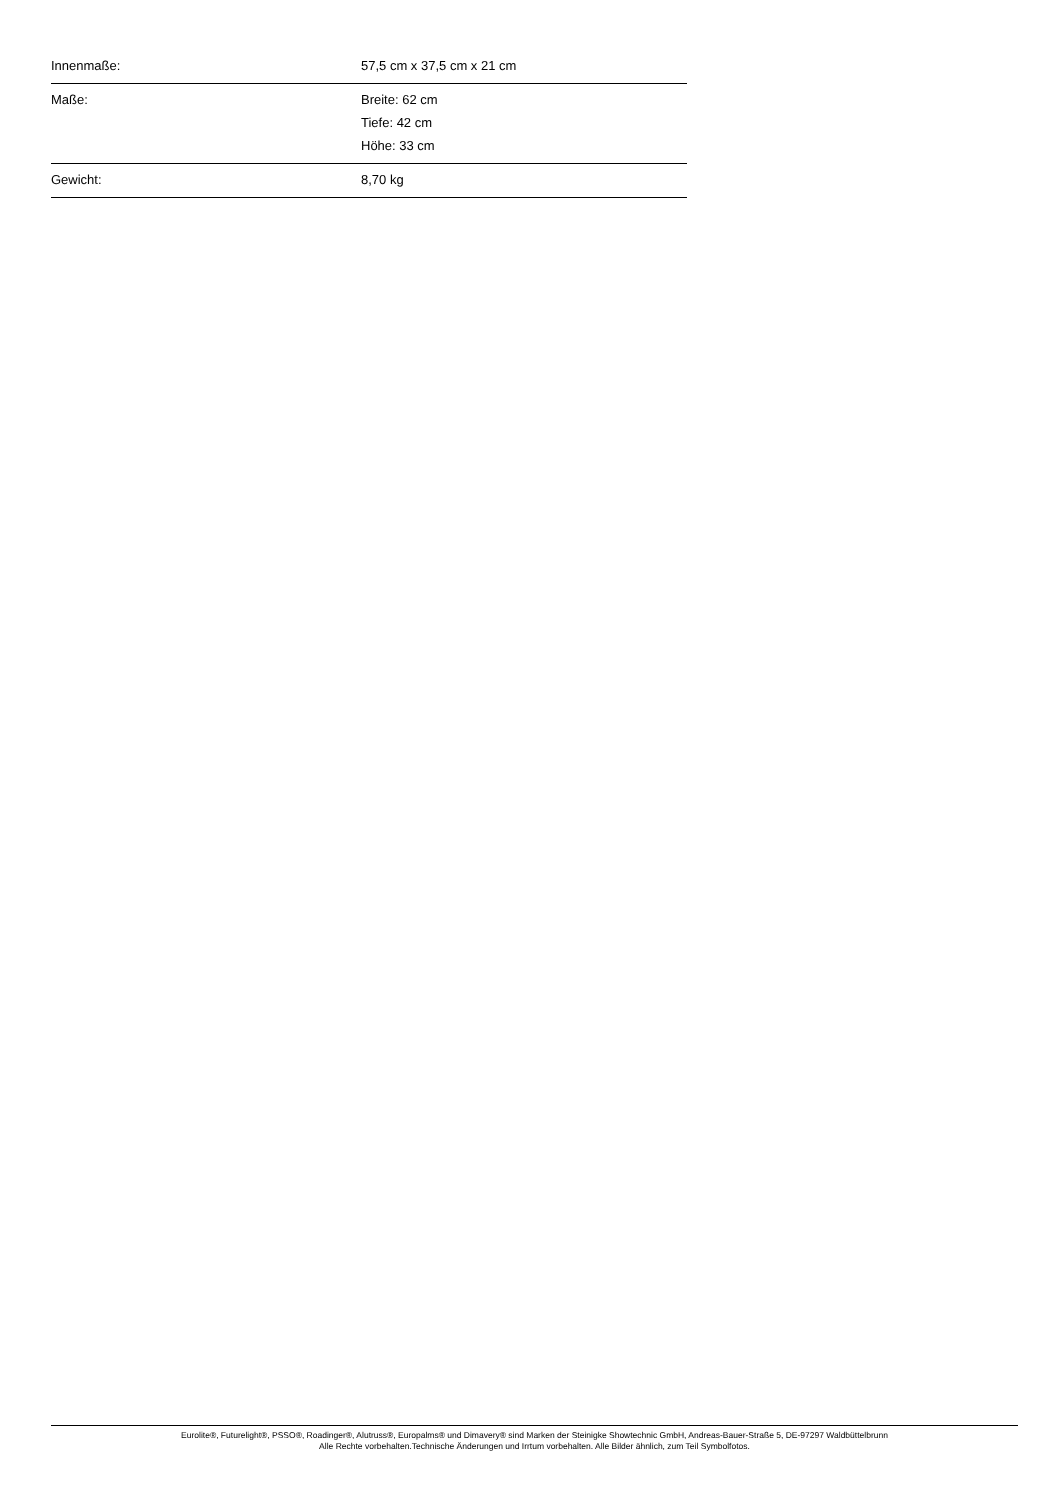| Innenmaße: | 57,5 cm x 37,5 cm x 21 cm |
| Maße: | Breite: 62 cm Tiefe: 42 cm Höhe: 33 cm |
| Gewicht: | 8,70 kg |
Eurolite®, Futurelight®, PSSO®, Roadinger®, Alutruss®, Europalms® und Dimavery® sind Marken der Steinigke Showtechnic GmbH, Andreas-Bauer-Straße 5, DE-97297 Waldbüttelbrunn
Alle Rechte vorbehalten.Technische Änderungen und Irrtum vorbehalten. Alle Bilder ähnlich, zum Teil Symbolfotos.